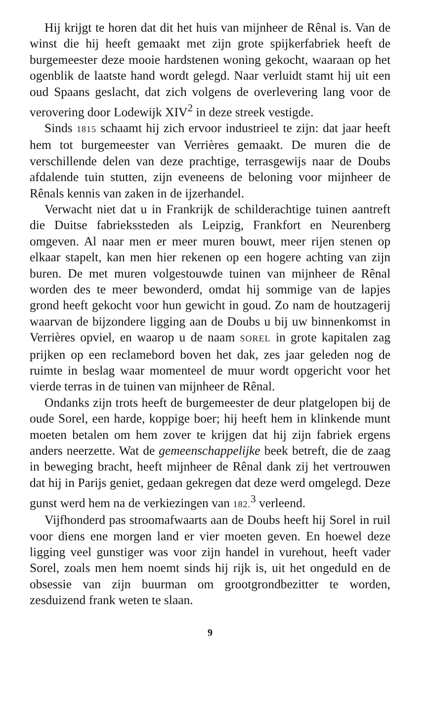Hij krijgt te horen dat dit het huis van mijnheer de Rênal is. Van de winst die hij heeft gemaakt met zijn grote spijkerfabriek heeft de burgemeester deze mooie hardstenen woning gekocht, waaraan op het ogenblik de laatste hand wordt gelegd. Naar verluidt stamt hij uit een oud Spaans geslacht, dat zich volgens de overlevering lang voor de verovering door Lodewijk XIV<sup>2</sup> in deze streek vestigde.
Sinds 1815 schaamt hij zich ervoor industrieel te zijn: dat jaar heeft hem tot burgemeester van Verrières gemaakt. De muren die de verschillende delen van deze prachtige, terrasgewijs naar de Doubs afdalende tuin stutten, zijn eveneens de beloning voor mijnheer de Rênals kennis van zaken in de ijzerhandel.
Verwacht niet dat u in Frankrijk de schilderachtige tuinen aantreft die Duitse fabrieks­steden als Leipzig, Frankfort en Neurenberg omgeven. Al naar men er meer muren bouwt, meer rijen stenen op elkaar stapelt, kan men hier rekenen op een hogere achting van zijn buren. De met muren volgestouwde tuinen van mijnheer de Rênal worden des te meer bewonderd, omdat hij sommige van de lapjes grond heeft gekocht voor hun gewicht in goud. Zo nam de houtzagerij waarvan de bijzondere ligging aan de Doubs u bij uw binnenkomst in Verrières opviel, en waarop u de naam SOREL in grote kapitalen zag prijken op een reclamebord boven het dak, zes jaar geleden nog de ruimte in beslag waar momenteel de muur wordt opgericht voor het vierde terras in de tuinen van mijnheer de Rênal.
Ondanks zijn trots heeft de burgemeester de deur platgelopen bij de oude Sorel, een harde, koppige boer; hij heeft hem in klinkende munt moeten betalen om hem zover te krijgen dat hij zijn fabriek ergens anders neerzette. Wat de gemeenschappelijke beek betreft, die de zaag in beweging bracht, heeft mijnheer de Rênal dank zij het vertrouwen dat hij in Parijs geniet, gedaan gekregen dat deze werd omgelegd. Deze gunst werd hem na de verkiezingen van 182.<sup>3</sup> verleend.
Vijfhonderd pas stroomafwaarts aan de Doubs heeft hij Sorel in ruil voor diens ene morgen land er vier moeten geven. En hoewel deze ligging veel gunstiger was voor zijn handel in vurehout, heeft vader Sorel, zoals men hem noemt sinds hij rijk is, uit het ongeduld en de obsessie van zijn buurman om grootgrondbezitter te worden, zesduizend frank weten te slaan.
9